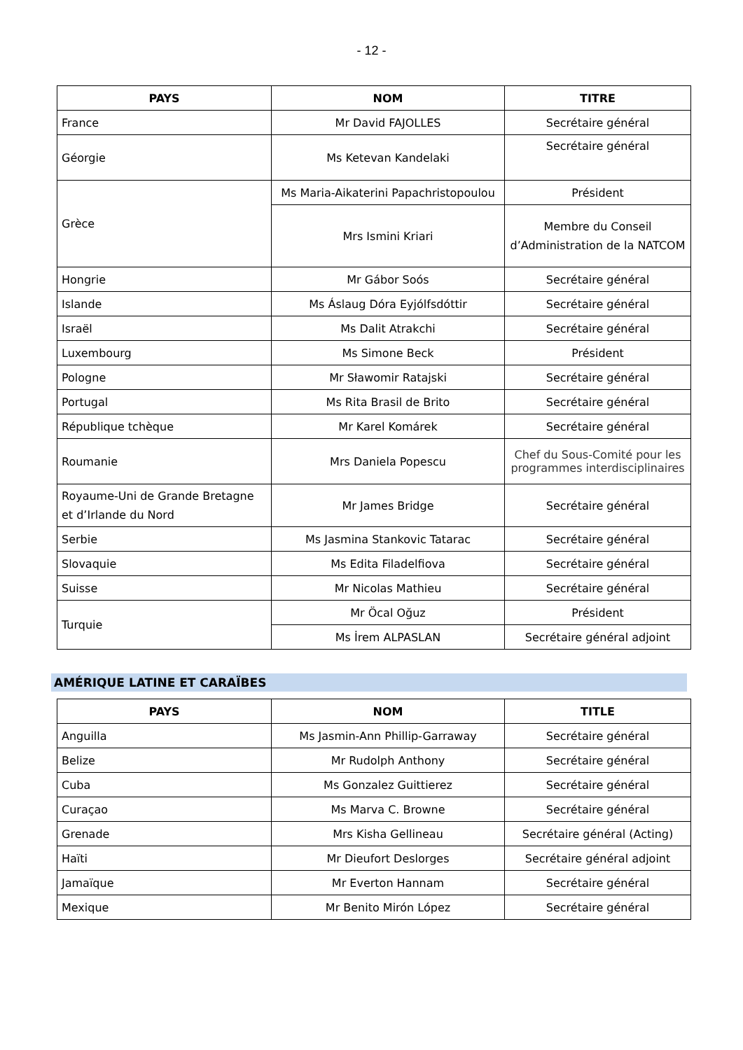- 12 -
| PAYS | NOM | TITRE |
| --- | --- | --- |
| France | Mr David FAJOLLES | Secrétaire général |
| Géorgie | Ms Ketevan Kandelaki | Secrétaire général |
| Grèce | Ms Maria-Aikaterini Papachristopoulou | Président |
| | Mrs Ismini Kriari | Membre du Conseil d’Administration de la NATCOM |
| Hongrie | Mr Gábor Soós | Secrétaire général |
| Islande | Ms Áslaug Dóra Eyjólfsdóttir | Secrétaire général |
| Israël | Ms Dalit Atrakchi | Secrétaire général |
| Luxembourg | Ms Simone Beck | Président |
| Pologne | Mr Sławomir Ratajski | Secrétaire général |
| Portugal | Ms Rita Brasil de Brito | Secrétaire général |
| République tchèque | Mr Karel Komárek | Secrétaire général |
| Roumanie | Mrs Daniela Popescu | Chef du Sous-Comité pour les programmes interdisciplinaires |
| Royaume-Uni de Grande Bretagne et d’Irlande du Nord | Mr James Bridge | Secrétaire général |
| Serbie | Ms Jasmina Stankovic Tatarac | Secrétaire général |
| Slovaquie | Ms Edita Filadelfiova | Secrétaire général |
| Suisse | Mr Nicolas Mathieu | Secrétaire général |
| Turquie | Mr Öcal Oğuz | Président |
| | Ms İrem ALPASLAN | Secrétaire général adjoint |
AMÉRIQUE LATINE ET CARAÏBES
| PAYS | NOM | TITLE |
| --- | --- | --- |
| Anguilla | Ms Jasmin-Ann Phillip-Garraway | Secrétaire général |
| Belize | Mr Rudolph Anthony | Secrétaire général |
| Cuba | Ms Gonzalez Guittierez | Secrétaire général |
| Curaçao | Ms Marva C. Browne | Secrétaire général |
| Grenade | Mrs Kisha Gellineau | Secrétaire général (Acting) |
| Haïti | Mr Dieufort Deslorges | Secrétaire général adjoint |
| Jamaïque | Mr Everton Hannam | Secrétaire général |
| Mexique | Mr Benito Mirón López | Secrétaire général |